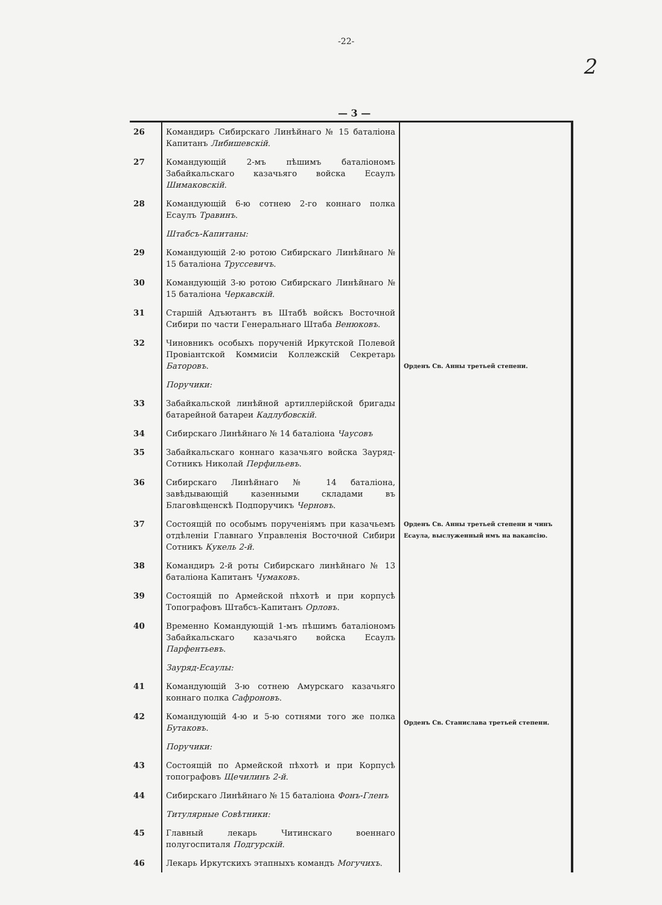-22-
2
— 3 —
| 26 | Командиръ Сибирскаго Линѣйнаго № 15 баталіона Капитанъ Либишевскій . | |
| 27 | Командующій 2-мъ пѣшимъ баталіономъ Забайкальскаго казачьяго войска Есаулъ Шимаковскій . | |
| 28 | Командующій 6-ю сотнею 2-го коннаго полка Есаулъ Травинъ . | |
| | Штабсъ-Капитаны: | |
| 29 | Командующій 2-ю ротою Сибирскаго Линѣйнаго № 15 баталіона Труссевичъ . | |
| 30 | Командующій 3-ю ротою Сибирскаго Линѣйнаго № 15 баталіона Черкавскій . | |
| 31 | Старшій Адъютантъ въ Штабѣ войскъ Восточной Сибири по части Генеральнаго Штаба Венюковъ . | |
| 32 | Чиновникъ особыхъ порученій Иркутской Полевой Провіантской Коммисіи Коллежскій Секретарь Баторовъ . | Орденъ Св. Анны третьей степени. |
| | Поручики: | |
| 33 | Забайкальской линѣйной артиллерійской бригады батарейной батареи Кадлубовскій . | |
| 34 | Сибирскаго Линѣйнаго № 14 баталіона Чаусовъ | |
| 35 | Забайкальскаго коннаго казачьяго войска Зауряд-Сотникъ Николай Перфильевъ . | |
| 36 | Сибирскаго Линѣйнаго № 14 баталіона, завѣдывающій казенными складами въ Благовѣщенскѣ Подпоручикъ Черновъ . | |
| 37 | Состоящій по особымъ порученіямъ при казачьемъ отдѣленіи Главнаго Управленія Восточной Сибири Сотникъ Кукель 2-й . | Орденъ Св. Анны третьей степени и чинъ Есаула, выслуженный имъ на вакансію. |
| 38 | Командиръ 2-й роты Сибирскаго линѣйнаго № 13 баталіона Капитанъ Чумаковъ . | |
| 39 | Состоящій по Армейской пѣхотѣ и при корпусѣ Топографовъ Штабсъ-Капитанъ Орловъ . | |
| 40 | Временно Командующій 1-мъ пѣшимъ баталіономъ Забайкальскаго казачьяго войска Есаулъ Парфентьевъ . | |
| | Зауряд-Есаулы: | |
| 41 | Командующій 3-ю сотнею Амурскаго казачьяго коннаго полка Сафроновъ . | |
| 42 | Командующій 4-ю и 5-ю сотнями того же полка Бутаковъ . | Орденъ Св. Станислава третьей степени. |
| | Поручики: | |
| 43 | Состоящій по Армейской пѣхотѣ и при Корпусѣ топографовъ Щечилинъ 2-й . | |
| 44 | Сибирскаго Линѣйнаго № 15 баталіона Фонъ-Гленъ | |
| | Титулярные Совѣтники: | |
| 45 | Главный лекарь Читинскаго военнаго полугоспиталя Подгурскій . | |
| 46 | Лекарь Иркутскихъ этапныхъ командъ Могучихъ . | |